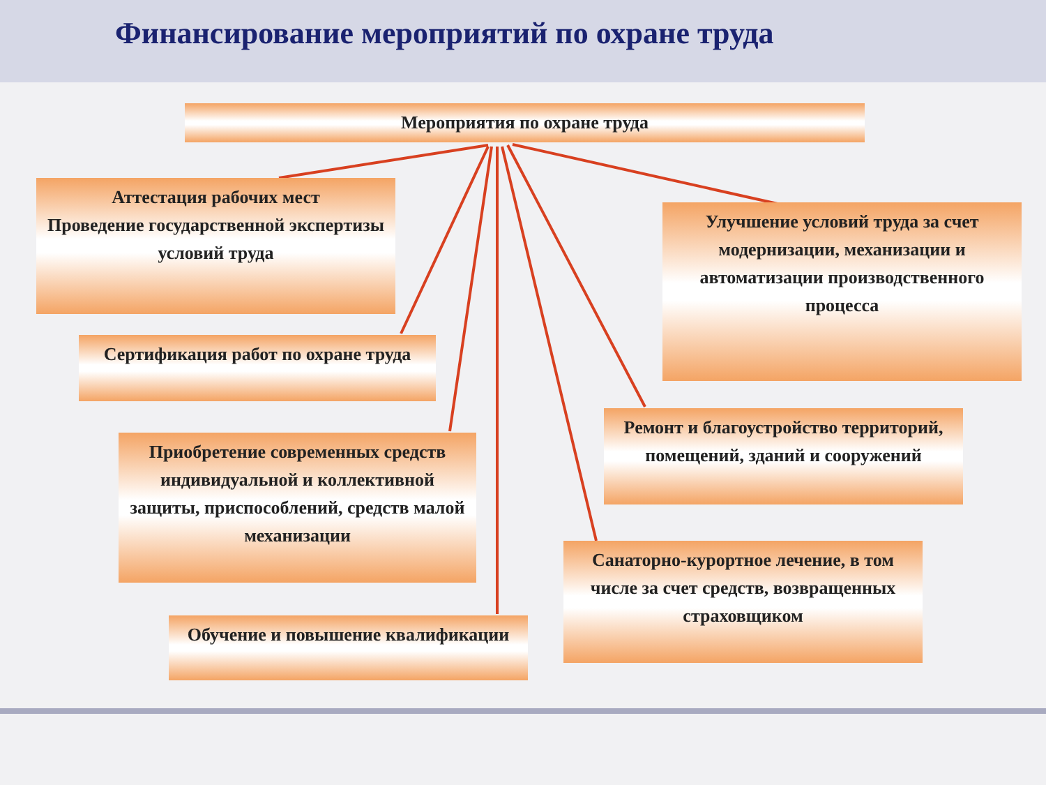Финансирование мероприятий по охране труда
Мероприятия по охране труда
Аттестация рабочих мест
Проведение государственной экспертизы условий труда
Сертификация работ по охране труда
Приобретение современных средств индивидуальной и коллективной защиты, приспособлений, средств малой механизации
Обучение и повышение квалификации
Улучшение условий труда за счет модернизации, механизации и автоматизации производственного процесса
Ремонт и благоустройство территорий, помещений, зданий и сооружений
Санаторно-курортное лечение, в том числе за счет средств, возвращенных страховщиком